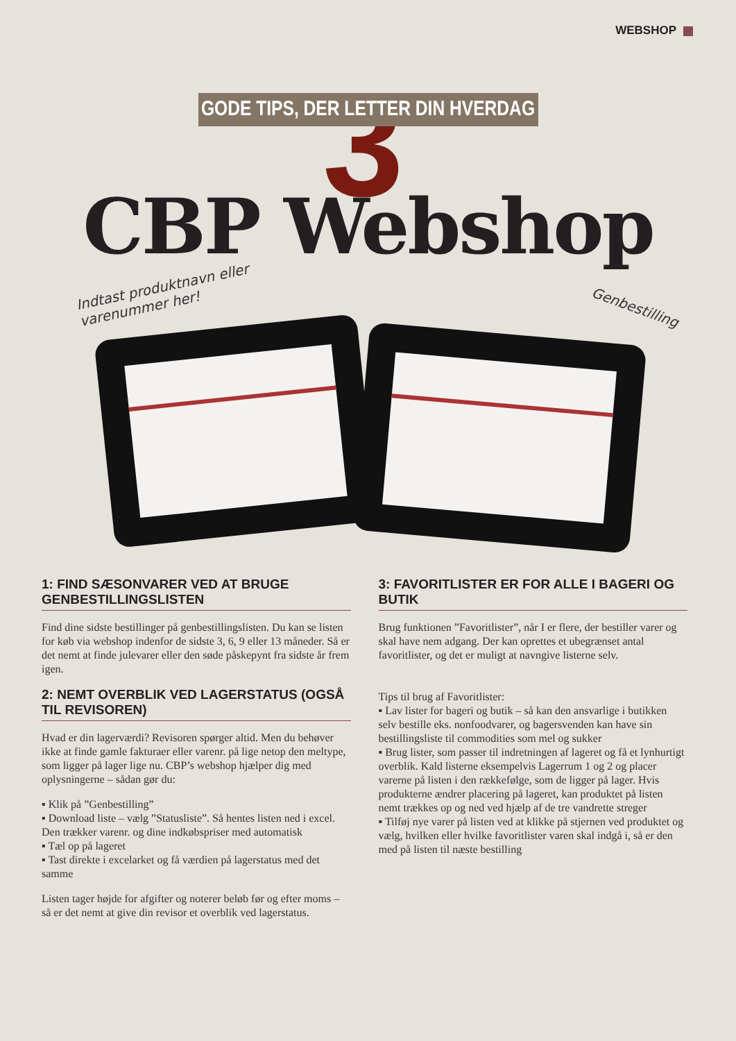WEBSHOP
3
GODE TIPS, DER LETTER DIN HVERDAG
CBP Webshop
Indtast produktnavn eller
varenummer her!
Genbestilling
1: FIND SÆSONVARER VED AT BRUGE GENBESTILLINGSLISTEN
Find dine sidste bestillinger på genbestillingslisten. Du kan se listen for køb via webshop indenfor de sidste 3, 6, 9 eller 13 måneder. Så er det nemt at finde julevarer eller den søde påskepynt fra sidste år frem igen.
2: NEMT OVERBLIK VED LAGERSTATUS (OGSÅ TIL REVISOREN)
Hvad er din lagerværdi? Revisoren spørger altid. Men du behøver ikke at finde gamle fakturaer eller varenr. på lige netop den meltype, som ligger på lager lige nu. CBP’s webshop hjælper dig med oplysningerne – sådan gør du:
▪ Klik på ”Genbestilling”
▪ Download liste – vælg ”Statusliste”. Så hentes listen ned i excel. Den trækker varenr. og dine indkøbspriser med automatisk
▪ Tæl op på lageret
▪ Tast direkte i excelarket og få værdien på lagerstatus med det samme
Listen tager højde for afgifter og noterer beløb før og efter moms – så er det nemt at give din revisor et overblik ved lagerstatus.
3: FAVORITLISTER ER FOR ALLE I BAGERI OG BUTIK
Brug funktionen ”Favoritlister”, når I er flere, der bestiller varer og skal have nem adgang. Der kan oprettes et ubegrænset antal favoritlister, og det er muligt at navngive listerne selv.
Tips til brug af Favoritlister:
▪ Lav lister for bageri og butik – så kan den ansvarlige i butikken selv bestille eks. nonfoodvarer, og bagersvenden kan have sin bestillingsliste til commodities som mel og sukker
▪ Brug lister, som passer til indretningen af lageret og få et lynhurtigt overblik. Kald listerne eksempelvis Lagerrum 1 og 2 og placer varerne på listen i den rækkefølge, som de ligger på lager. Hvis produkterne ændrer placering på lageret, kan produktet på listen nemt trækkes op og ned ved hjælp af de tre vandrette streger
▪ Tilføj nye varer på listen ved at klikke på stjernen ved produktet og vælg, hvilken eller hvilke favoritlister varen skal indgå i, så er den med på listen til næste bestilling